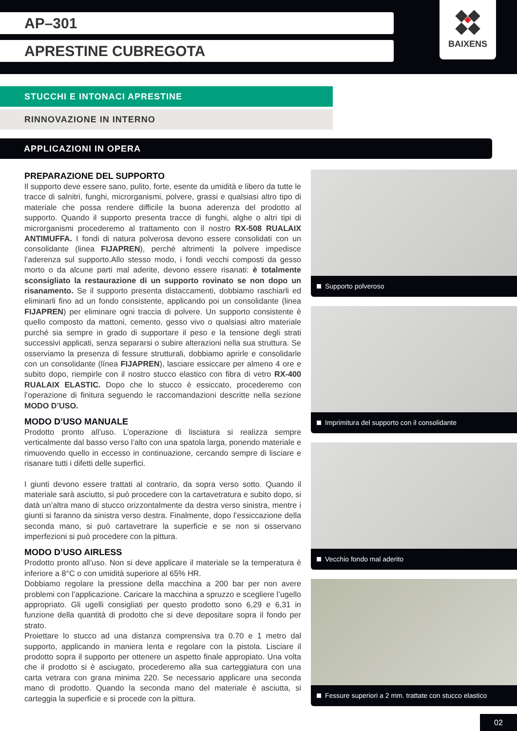AP–301
APRESTINE CUBREGOTA
BAIXENS
STUCCHI E INTONACI APRESTINE
RINNOVAZIONE IN INTERNO
APPLICAZIONI IN OPERA
PREPARAZIONE DEL SUPPORTO
Il supporto deve essere sano, pulito, forte, esente da umidità e libero da tutte le tracce di salnitri, funghi, microrganismi, polvere, grassi e qualsiasi altro tipo di materiale che possa rendere difficile la buona aderenza del prodotto al supporto. Quando il supporto presenta tracce di funghi, alghe o altri tipi di microrganismi procederemo al trattamento con il nostro RX-508 RUALAIX ANTIMUFFA. I fondi di natura polverosa devono essere consolidati con un consolidante (linea FIJAPREN), perché altrimenti la polvere impedisce l’aderenza sul supporto.Allo stesso modo, i fondi vecchi composti da gesso morto o da alcune parti mal aderite, devono essere risanati: è totalmente sconsigliato la restaurazione di un supporto rovinato se non dopo un risanamento. Se il supporto presenta distaccamenti, dobbiamo raschiarli ed eliminarli fino ad un fondo consistente, applicando poi un consolidante (linea FIJAPREN) per eliminare ogni traccia di polvere. Un supporto consistente è quello composto da mattoni, cemento, gesso vivo o qualsiasi altro materiale purché sia sempre in grado di supportare il peso e la tensione degli strati successivi applicati, senza separarsi o subire alterazioni nella sua struttura. Se osserviamo la presenza di fessure strutturali, dobbiamo aprirle e consolidarle con un consolidante (línea FIJAPREN), lasciare essiccare per almeno 4 ore e subito dopo, riempirle con il nostro stucco elastico con fibra di vetro RX-400 RUALAIX ELASTIC. Dopo che lo stucco è essiccato, procederemo con l’operazione di finitura seguendo le raccomandazioni descritte nella sezione MODO D’USO.
MODO D’USO MANUALE
Prodotto pronto all’uso. L’operazione di lisciatura si realizza sempre verticalmente dal basso verso l’alto con una spatola larga, ponendo materiale e rimuovendo quello in eccesso in continuazione, cercando sempre di lisciare e risanare tutti i difetti delle superfici.
I giunti devono essere trattati al contrario, da sopra verso sotto. Quando il materiale sarà asciutto, si può procedere con la cartavetratura e subito dopo, si datà un’altra mano di stucco orizzontalmente da destra verso sinistra, mentre i giunti si faranno da sinistra verso destra. Finalmente, dopo l’essiccazione della seconda mano, si può cartavetrare la superficie e se non si osservano imperfezioni si può procedere con la pittura.
MODO D’USO AIRLESS
Prodotto pronto all’uso. Non si deve applicare il materiale se la temperatura è inferiore a 8°C o con umidità superiore al 65% HR.
Dobbiamo regolare la pressione della macchina a 200 bar per non avere problemi con l’applicazione. Caricare la macchina a spruzzo e scegliere l’ugello appropriato. Gli ugelli consigliati per questo prodotto sono 6,29 e 6,31 in funzione della quantità di prodotto che si deve depositare sopra il fondo per strato.
Proiettare lo stucco ad una distanza comprensiva tra 0.70 e 1 metro dal supporto, applicando in maniera lenta e regolare con la pistola. Lisciare il prodotto sopra il supporto per ottenere un aspetto finale appropiato. Una volta che il prodotto si è asciugato, procederemo alla sua carteggiatura con una carta vetrara con grana minima 220. Se necessario applicare una seconda mano di prodotto. Quando la seconda mano del materiale è asciutta, si carteggia la superficie e si procede con la pittura.
Supporto polveroso
Imprimitura del supporto con il consolidante
Vecchio fondo mal aderito
Fessure superiori a 2 mm. trattate con stucco elastico
02